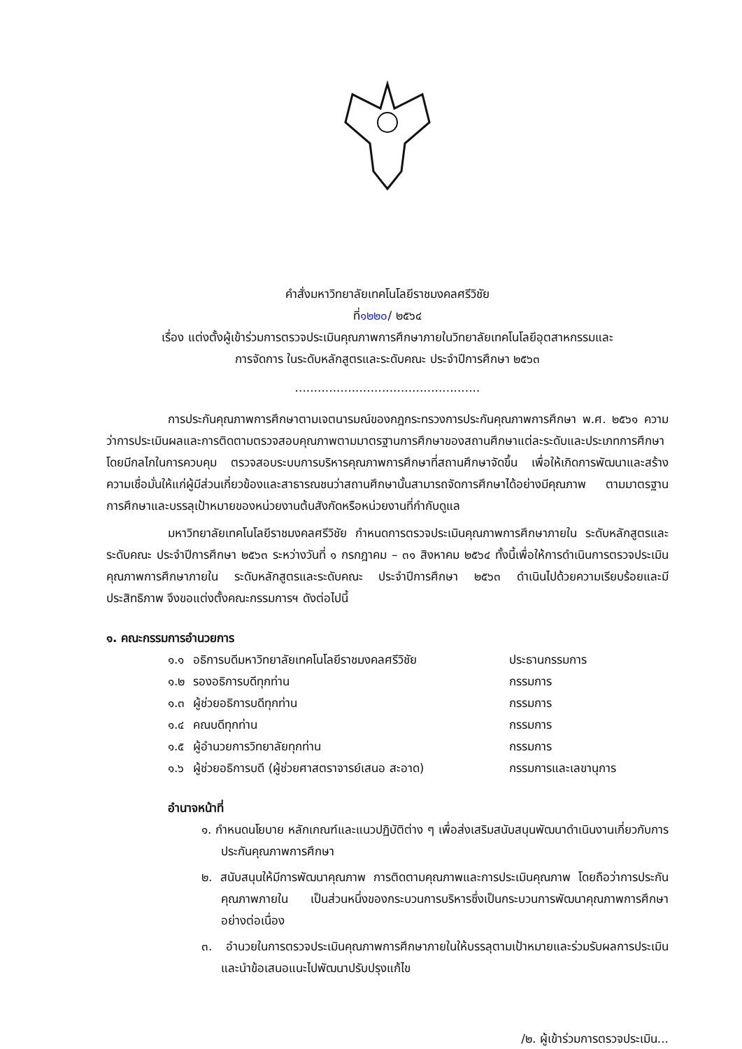คำสั่งมหาวิทยาลัยเทคโนโลยีราชมงคลศรีวิชัย
ที่๑๒๒๐/ ๒๕๖๔
เรื่อง แต่งตั้งผู้เข้าร่วมการตรวจประเมินคุณภาพการศึกษาภายในวิทยาลัยเทคโนโลยีอุตสาหกรรมและ
การจัดการ ในระดับหลักสูตรและระดับคณะ ประจำปีการศึกษา ๒๕๖๓
.................................................
การประกันคุณภาพการศึกษาตามเจตนารมณ์ของกฎกระทรวงการประกันคุณภาพการศึกษา พ.ศ. ๒๕๖๑ ความว่าการประเมินผลและการติดตามตรวจสอบคุณภาพตามมาตรฐานการศึกษาของสถานศึกษาแต่ละระดับและประเภทการศึกษา โดยมีกลไกในการควบคุม ตรวจสอบระบบการบริหารคุณภาพการศึกษาที่สถานศึกษาจัดขึ้น เพื่อให้เกิดการพัฒนาและสร้างความเชื่อมั่นให้แก่ผู้มีส่วนเกี่ยวข้องและสาธารณชนว่าสถานศึกษานั้นสามารถจัดการศึกษาได้อย่างมีคุณภาพ ตามมาตรฐานการศึกษาและบรรลุเป้าหมายของหน่วยงานต้นสังกัดหรือหน่วยงานที่กำกับดูแล
มหาวิทยาลัยเทคโนโลยีราชมงคลศรีวิชัย กำหนดการตรวจประเมินคุณภาพการศึกษาภายใน ระดับหลักสูตรและระดับคณะ ประจำปีการศึกษา ๒๕๖๓ ระหว่างวันที่ ๑ กรกฎาคม – ๓๑ สิงหาคม ๒๕๖๔ ทั้งนี้เพื่อให้การดำเนินการตรวจประเมินคุณภาพการศึกษาภายใน ระดับหลักสูตรและระดับคณะ ประจำปีการศึกษา ๒๕๖๓ ดำเนินไปด้วยความเรียบร้อยและมีประสิทธิภาพ จึงขอแต่งตั้งคณะกรรมการฯ ดังต่อไปนี้
๑. คณะกรรมการอำนวยการ
| ๑.๑ | อธิการบดีมหาวิทยาลัยเทคโนโลยีราชมงคลศรีวิชัย | ประธานกรรมการ |
| ๑.๒ | รองอธิการบดีทุกท่าน | กรรมการ |
| ๑.๓ | ผู้ช่วยอธิการบดีทุกท่าน | กรรมการ |
| ๑.๔ | คณบดีทุกท่าน | กรรมการ |
| ๑.๕ | ผู้อำนวยการวิทยาลัยทุกท่าน | กรรมการ |
| ๑.๖ | ผู้ช่วยอธิการบดี (ผู้ช่วยศาสตราจารย์เสนอ สะอาด) | กรรมการและเลขานุการ |
อำนาจหน้าที่
๑. กำหนดนโยบาย หลักเกณฑ์และแนวปฏิบัติต่าง ๆ เพื่อส่งเสริมสนับสนุนพัฒนาดำเนินงานเกี่ยวกับการประกันคุณภาพการศึกษา
๒. สนับสนุนให้มีการพัฒนาคุณภาพ การติดตามคุณภาพและการประเมินคุณภาพ โดยถือว่าการประกันคุณภาพภายใน เป็นส่วนหนึ่งของกระบวนการบริหารซึ่งเป็นกระบวนการพัฒนาคุณภาพการศึกษาอย่างต่อเนื่อง
๓. อำนวยในการตรวจประเมินคุณภาพการศึกษาภายในให้บรรลุตามเป้าหมายและร่วมรับผลการประเมินและนำข้อเสนอแนะไปพัฒนาปรับปรุงแก้ไข
/๒. ผู้เข้าร่วมการตรวจประเมิน...